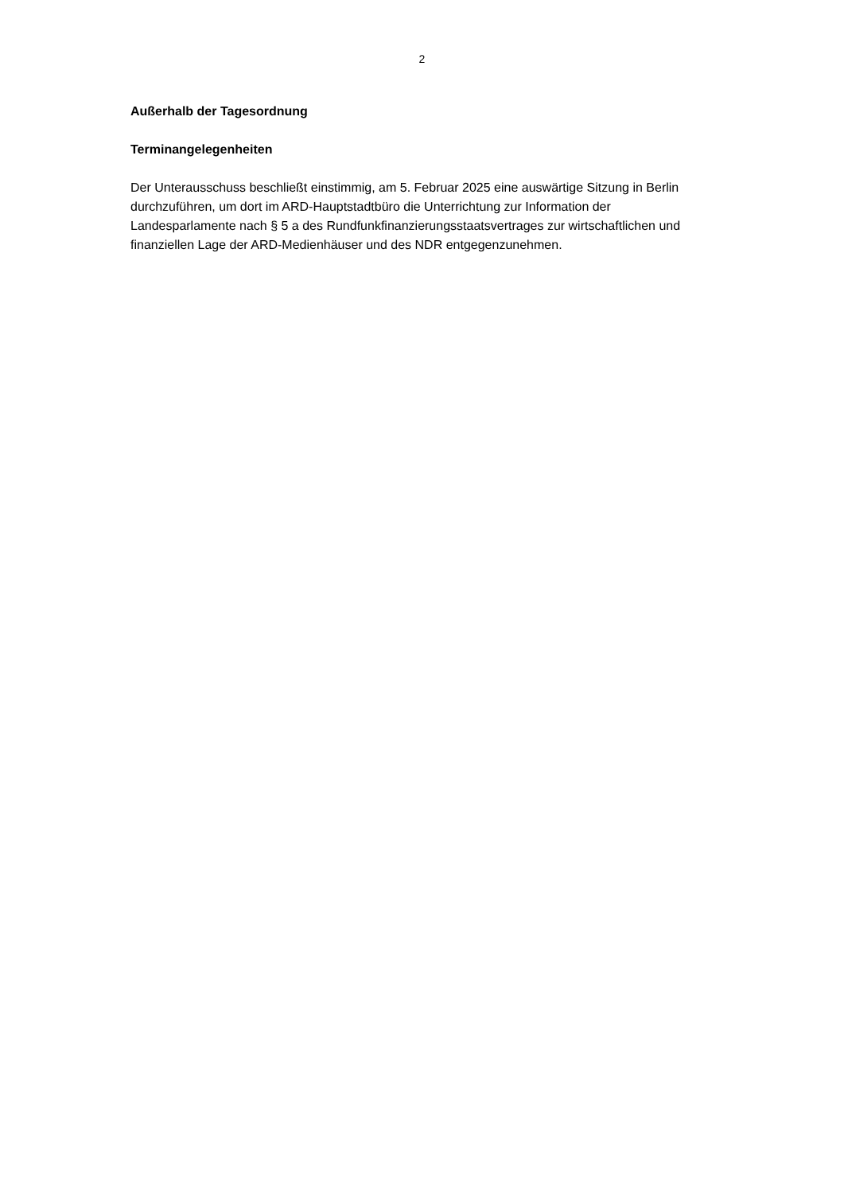2
Außerhalb der Tagesordnung
Terminangelegenheiten
Der Unterausschuss beschließt einstimmig, am 5. Februar 2025 eine auswärtige Sitzung in Berlin durchzuführen, um dort im ARD-Hauptstadtbüro die Unterrichtung zur Information der Landesparlamente nach § 5 a des Rundfunkfinanzierungsstaatsvertrages zur wirtschaftlichen und finanziellen Lage der ARD-Medienhäuser und des NDR entgegenzunehmen.